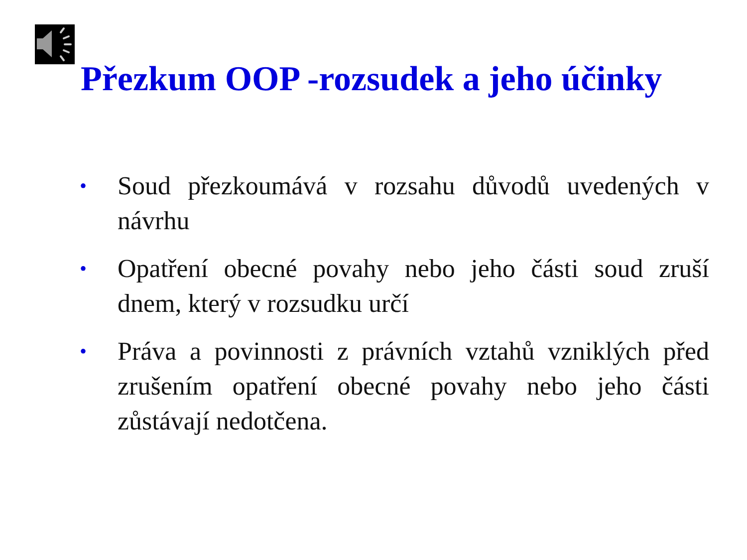Přezkum OOP -rozsudek a jeho účinky
• Soud přezkoumává v rozsahu důvodů uvedených v návrhu
• Opatření obecné povahy nebo jeho části soud zruší dnem, který v rozsudku určí
• Práva a povinnosti z právních vztahů vzniklých před zrušením opatření obecné povahy nebo jeho části zůstávají nedotčena.